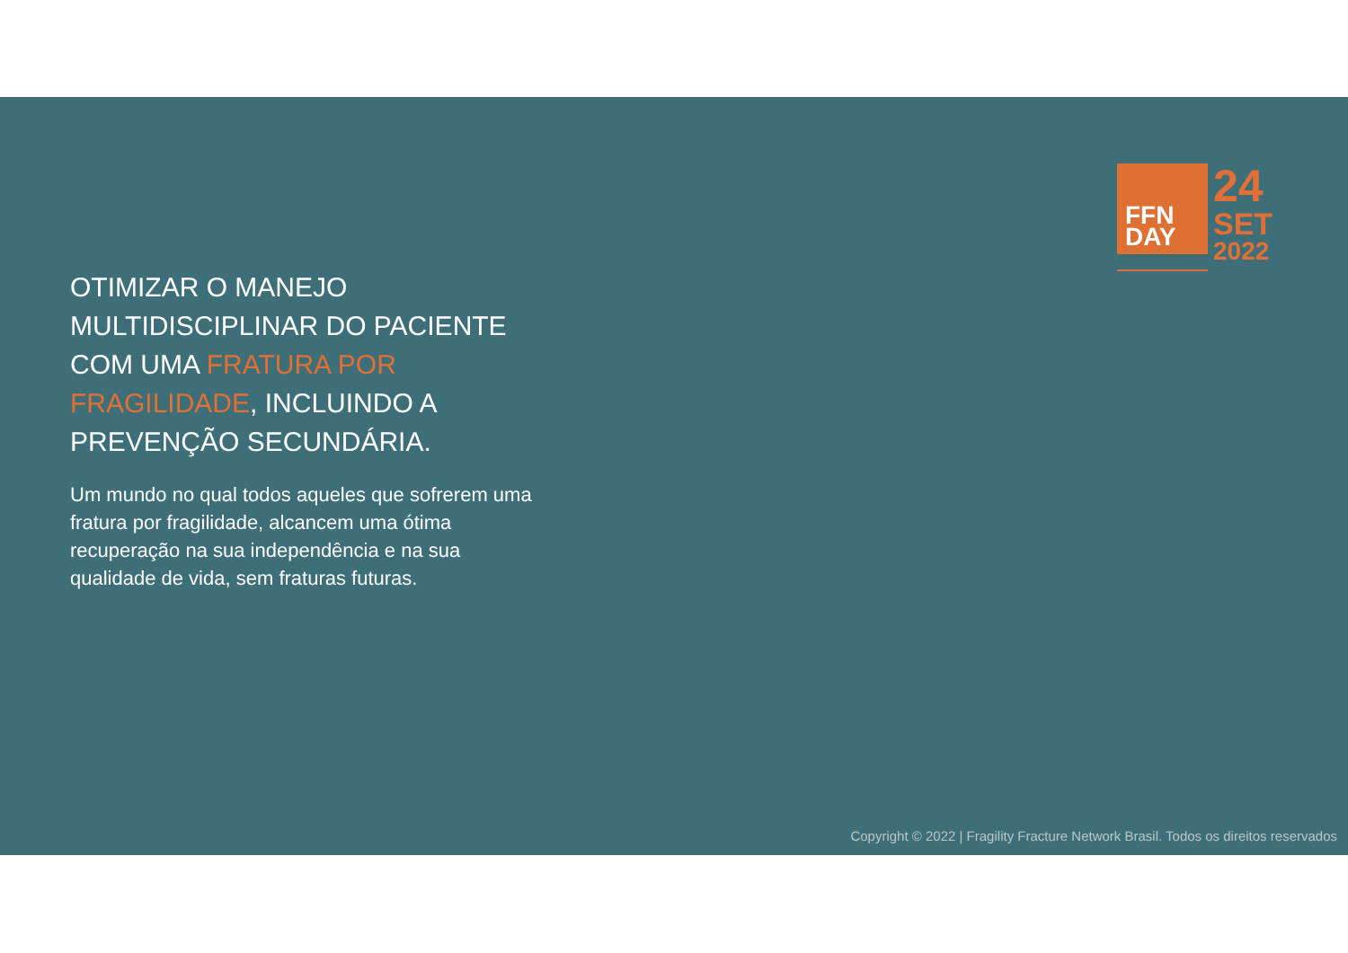FFN
DAY
24
SET
2022
OTIMIZAR O MANEJO MULTIDISCIPLINAR DO PACIENTE COM UMA FRATURA POR FRAGILIDADE, INCLUINDO A PREVENÇÃO SECUNDÁRIA.
Um mundo no qual todos aqueles que sofrerem uma fratura por fragilidade, alcancem uma ótima recuperação na sua independência e na sua qualidade de vida, sem fraturas futuras.
Copyright © 2022 | Fragility Fracture Network Brasil. Todos os direitos reservados